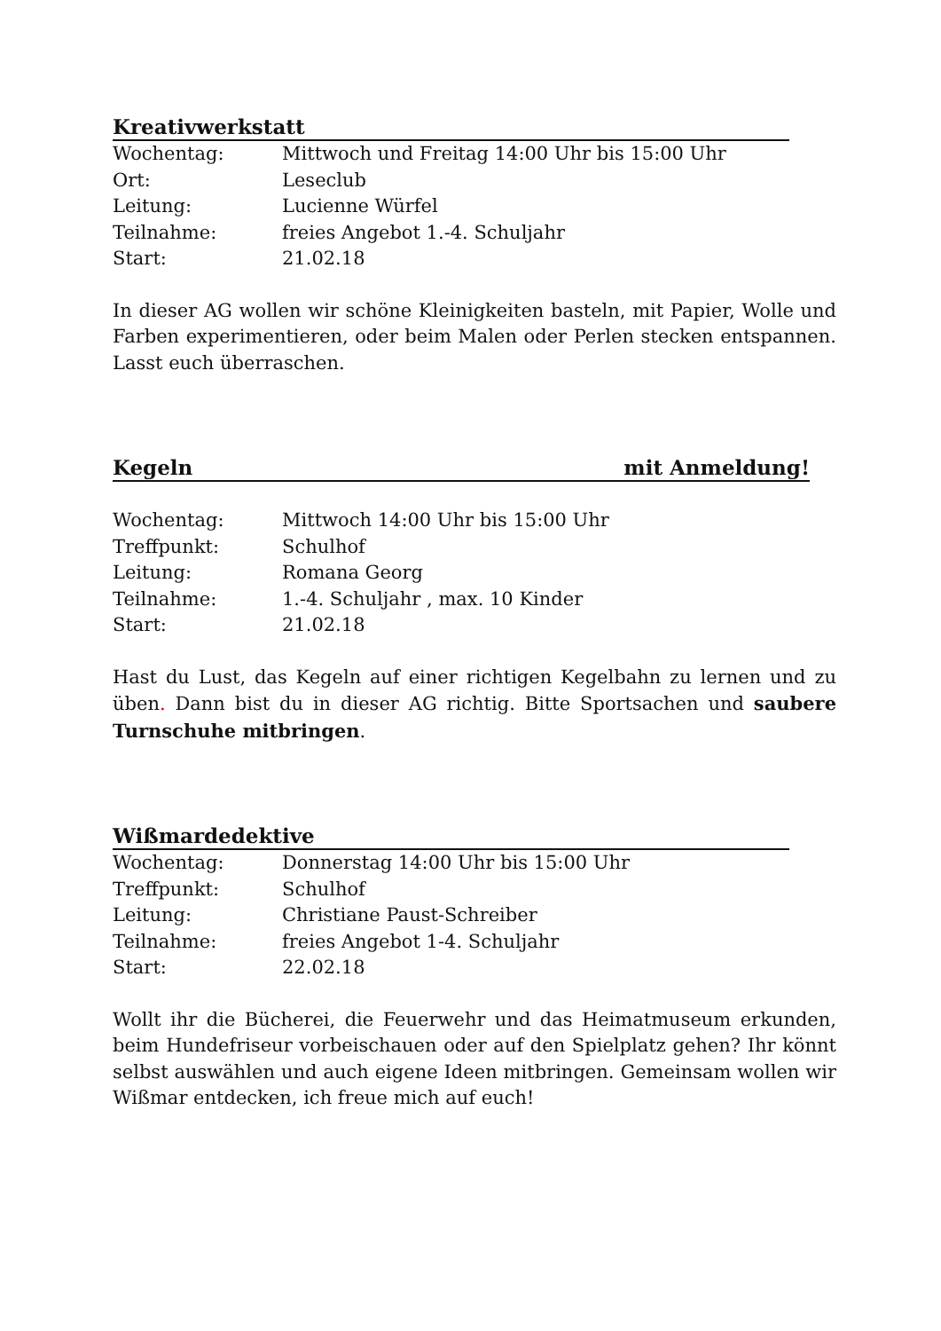Kreativwerkstatt
Wochentag:
Mittwoch und Freitag 14:00 Uhr bis 15:00 Uhr
Ort:
Leseclub
Leitung:
Lucienne Würfel
Teilnahme:
freies Angebot 1.-4. Schuljahr
Start:
21.02.18
In dieser AG wollen wir schöne Kleinigkeiten basteln, mit Papier, Wolle und Farben experimentieren, oder beim Malen oder Perlen stecken entspannen. Lasst euch überraschen.
Kegeln mit Anmeldung!
Wochentag:
Mittwoch 14:00 Uhr bis 15:00 Uhr
Treffpunkt:
Schulhof
Leitung:
Romana Georg
Teilnahme:
1.-4. Schuljahr , max. 10 Kinder
Start:
21.02.18
Hast du Lust, das Kegeln auf einer richtigen Kegelbahn zu lernen und zu üben. Dann bist du in dieser AG richtig. Bitte Sportsachen und saubere Turnschuhe mitbringen.
Wißmardedektive
Wochentag:
Donnerstag 14:00 Uhr bis 15:00 Uhr
Treffpunkt:
Schulhof
Leitung:
Christiane Paust-Schreiber
Teilnahme:
freies Angebot 1-4. Schuljahr
Start:
22.02.18
Wollt ihr die Bücherei, die Feuerwehr und das Heimatmuseum erkunden, beim Hundefriseur vorbeischauen oder auf den Spielplatz gehen? Ihr könnt selbst auswählen und auch eigene Ideen mitbringen. Gemeinsam wollen wir Wißmar entdecken, ich freue mich auf euch!